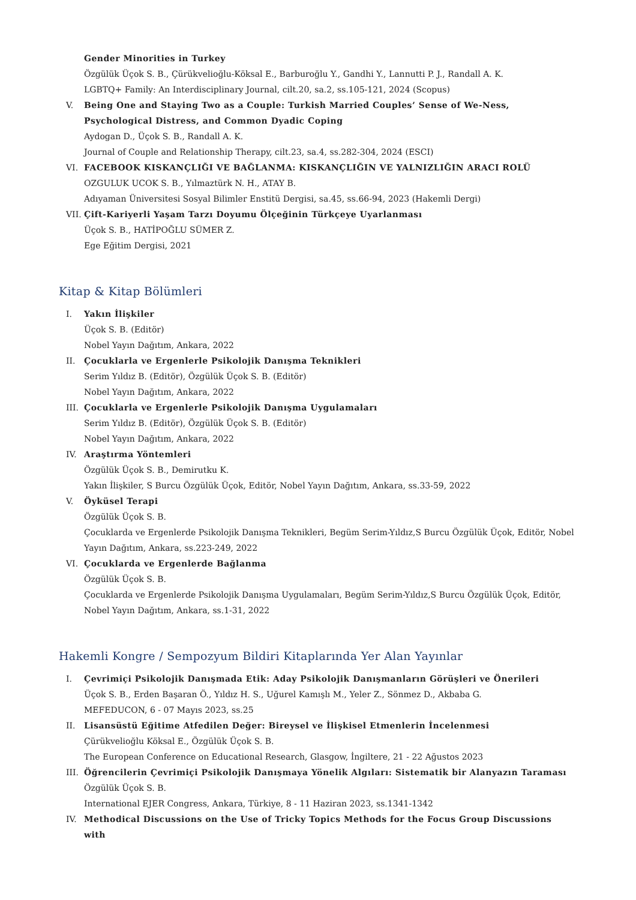Gender Minorities in Turkey
Özgülük Üçok S. B., Çürükvelioğlu-Köksal E., Barburoğlu Y., Gandhi Y., Lannutti P. J., Randall A. K.
LGBTQ+ Family: An Interdisciplinary Journal, cilt.20, sa.2, ss.105-121, 2024 (Scopus)
V. Being One and Staying Two as a Couple: Turkish Married Couples’ Sense of We-Ness, Psychological Distress, and Common Dyadic Coping
Aydogan D., Üçok S. B., Randall A. K.
Journal of Couple and Relationship Therapy, cilt.23, sa.4, ss.282-304, 2024 (ESCI)
VI. FACEBOOK KISKANÇLIĞI VE BAĞLANMA: KISKANÇLIĞIN VE YALNIZLIĞIN ARACI ROLÜ
OZGULUK UCOK S. B., Yılmaztürk N. H., ATAY B.
Adıyaman Üniversitesi Sosyal Bilimler Enstitü Dergisi, sa.45, ss.66-94, 2023 (Hakemli Dergi)
VII. Çift-Kariyerli Yaşam Tarzı Doyumu Ölçeğinin Türkçeye Uyarlanması
Üçok S. B., HATİPOĞLU SÜMER Z.
Ege Eğitim Dergisi, 2021
Kitap & Kitap Bölümleri
I. Yakın İlişkiler
Üçok S. B. (Editör)
Nobel Yayın Dağıtım, Ankara, 2022
II. Çocuklarla ve Ergenlerle Psikolojik Danışma Teknikleri
Serim Yıldız B. (Editör), Özgülük Üçok S. B. (Editör)
Nobel Yayın Dağıtım, Ankara, 2022
III. Çocuklarla ve Ergenlerle Psikolojik Danışma Uygulamaları
Serim Yıldız B. (Editör), Özgülük Üçok S. B. (Editör)
Nobel Yayın Dağıtım, Ankara, 2022
IV. Araştırma Yöntemleri
Özgülük Üçok S. B., Demirutku K.
Yakın İlişkiler, S Burcu Özgülük Üçok, Editör, Nobel Yayın Dağıtım, Ankara, ss.33-59, 2022
V. Öyküsel Terapi
Özgülük Üçok S. B.
Çocuklarda ve Ergenlerde Psikolojik Danışma Teknikleri, Begüm Serim-Yıldız,S Burcu Özgülük Üçok, Editör, Nobel Yayın Dağıtım, Ankara, ss.223-249, 2022
VI. Çocuklarda ve Ergenlerde Bağlanma
Özgülük Üçok S. B.
Çocuklarda ve Ergenlerde Psikolojik Danışma Uygulamaları, Begüm Serim-Yıldız,S Burcu Özgülük Üçok, Editör, Nobel Yayın Dağıtım, Ankara, ss.1-31, 2022
Hakemli Kongre / Sempozyum Bildiri Kitaplarında Yer Alan Yayınlar
I. Çevrimiçi Psikolojik Danışmada Etik: Aday Psikolojik Danışmanların Görüşleri ve Önerileri
Üçok S. B., Erden Başaran Ö., Yıldız H. S., Uğurel Kamışlı M., Yeler Z., Sönmez D., Akbaba G.
MEFEDUCON, 6 - 07 Mayıs 2023, ss.25
II. Lisansüstü Eğitime Atfedilen Değer: Bireysel ve İlişkisel Etmenlerin İncelenmesi
Çürükvelioğlu Köksal E., Özgülük Üçok S. B.
The European Conference on Educational Research, Glasgow, İngiltere, 21 - 22 Ağustos 2023
III. Öğrencilerin Çevrimiçi Psikolojik Danışmaya Yönelik Algıları: Sistematik bir Alanyazın Taraması
Özgülük Üçok S. B.
International EJER Congress, Ankara, Türkiye, 8 - 11 Haziran 2023, ss.1341-1342
IV. Methodical Discussions on the Use of Tricky Topics Methods for the Focus Group Discussions with